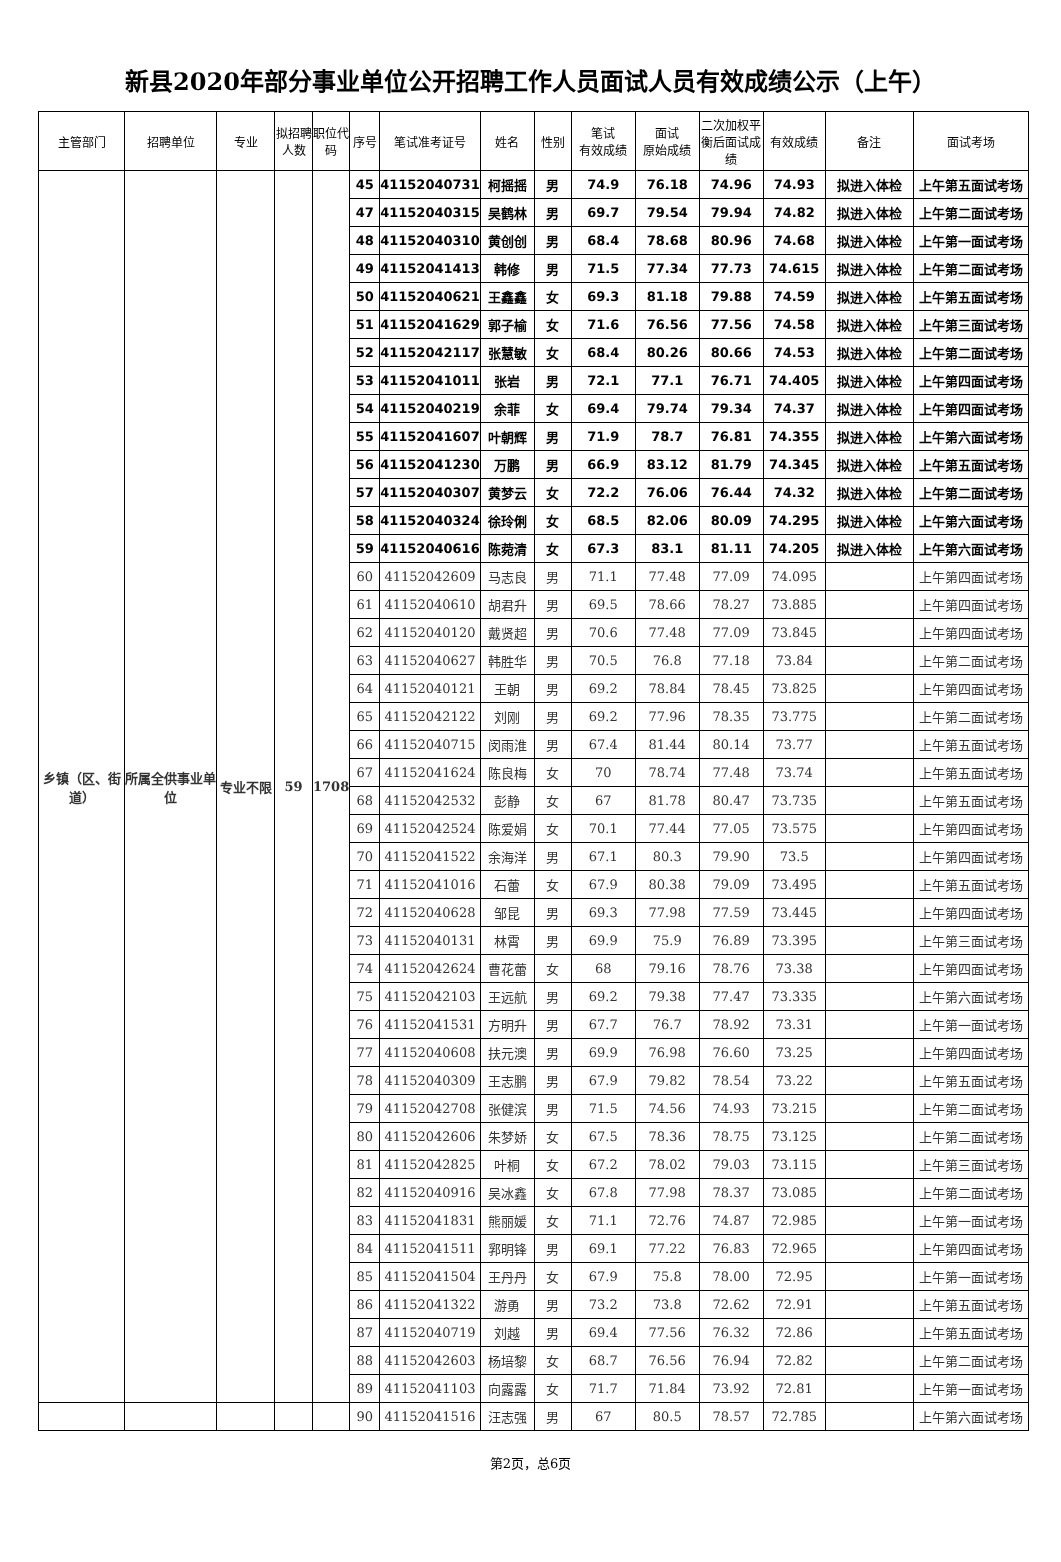新县2020年部分事业单位公开招聘工作人员面试人员有效成绩公示（上午）
| 主管部门 | 招聘单位 | 专业 | 拟招聘人数 | 职位代码 | 序号 | 笔试准考证号 | 姓名 | 性别 | 笔试 有效成绩 | 面试 原始成绩 | 二次加权平衡后面试成绩 | 有效成绩 | 备注 | 面试考场 |
| --- | --- | --- | --- | --- | --- | --- | --- | --- | --- | --- | --- | --- | --- | --- |
| 乡镇（区、街道） | 所属全供事业单位 | 专业不限 | 59 | 1708 | 45 | 41152040731 | 柯摇摇 | 男 | 74.9 | 76.18 | 74.96 | 74.93 | 拟进入体检 | 上午第五面试考场 |
| | | | | | 47 | 41152040315 | 吴鹤林 | 男 | 69.7 | 79.54 | 79.94 | 74.82 | 拟进入体检 | 上午第二面试考场 |
| | | | | | 48 | 41152040310 | 黄创创 | 男 | 68.4 | 78.68 | 80.96 | 74.68 | 拟进入体检 | 上午第一面试考场 |
| | | | | | 49 | 41152041413 | 韩修 | 男 | 71.5 | 77.34 | 77.73 | 74.615 | 拟进入体检 | 上午第二面试考场 |
| | | | | | 50 | 41152040621 | 王鑫鑫 | 女 | 69.3 | 81.18 | 79.88 | 74.59 | 拟进入体检 | 上午第五面试考场 |
| | | | | | 51 | 41152041629 | 郭子榆 | 女 | 71.6 | 76.56 | 77.56 | 74.58 | 拟进入体检 | 上午第三面试考场 |
| | | | | | 52 | 41152042117 | 张慧敏 | 女 | 68.4 | 80.26 | 80.66 | 74.53 | 拟进入体检 | 上午第二面试考场 |
| | | | | | 53 | 41152041011 | 张岩 | 男 | 72.1 | 77.1 | 76.71 | 74.405 | 拟进入体检 | 上午第四面试考场 |
| | | | | | 54 | 41152040219 | 余菲 | 女 | 69.4 | 79.74 | 79.34 | 74.37 | 拟进入体检 | 上午第四面试考场 |
| | | | | | 55 | 41152041607 | 叶朝辉 | 男 | 71.9 | 78.7 | 76.81 | 74.355 | 拟进入体检 | 上午第六面试考场 |
| | | | | | 56 | 41152041230 | 万鹏 | 男 | 66.9 | 83.12 | 81.79 | 74.345 | 拟进入体检 | 上午第五面试考场 |
| | | | | | 57 | 41152040307 | 黄梦云 | 女 | 72.2 | 76.06 | 76.44 | 74.32 | 拟进入体检 | 上午第二面试考场 |
| | | | | | 58 | 41152040324 | 徐玲俐 | 女 | 68.5 | 82.06 | 80.09 | 74.295 | 拟进入体检 | 上午第六面试考场 |
| | | | | | 59 | 41152040616 | 陈菀清 | 女 | 67.3 | 83.1 | 81.11 | 74.205 | 拟进入体检 | 上午第六面试考场 |
| | | | | | 60 | 41152042609 | 马志良 | 男 | 71.1 | 77.48 | 77.09 | 74.095 | | 上午第四面试考场 |
| | | | | | 61 | 41152040610 | 胡君升 | 男 | 69.5 | 78.66 | 78.27 | 73.885 | | 上午第四面试考场 |
| | | | | | 62 | 41152040120 | 戴贤超 | 男 | 70.6 | 77.48 | 77.09 | 73.845 | | 上午第四面试考场 |
| | | | | | 63 | 41152040627 | 韩胜华 | 男 | 70.5 | 76.8 | 77.18 | 73.84 | | 上午第二面试考场 |
| | | | | | 64 | 41152040121 | 王朝 | 男 | 69.2 | 78.84 | 78.45 | 73.825 | | 上午第四面试考场 |
| | | | | | 65 | 41152042122 | 刘刚 | 男 | 69.2 | 77.96 | 78.35 | 73.775 | | 上午第二面试考场 |
| | | | | | 66 | 41152040715 | 闵雨淮 | 男 | 67.4 | 81.44 | 80.14 | 73.77 | | 上午第五面试考场 |
| | | | | | 67 | 41152041624 | 陈良梅 | 女 | 70 | 78.74 | 77.48 | 73.74 | | 上午第五面试考场 |
| | | | | | 68 | 41152042532 | 彭静 | 女 | 67 | 81.78 | 80.47 | 73.735 | | 上午第五面试考场 |
| | | | | | 69 | 41152042524 | 陈爱娟 | 女 | 70.1 | 77.44 | 77.05 | 73.575 | | 上午第四面试考场 |
| | | | | | 70 | 41152041522 | 余海洋 | 男 | 67.1 | 80.3 | 79.90 | 73.5 | | 上午第四面试考场 |
| | | | | | 71 | 41152041016 | 石蕾 | 女 | 67.9 | 80.38 | 79.09 | 73.495 | | 上午第五面试考场 |
| | | | | | 72 | 41152040628 | 邹昆 | 男 | 69.3 | 77.98 | 77.59 | 73.445 | | 上午第四面试考场 |
| | | | | | 73 | 41152040131 | 林霄 | 男 | 69.9 | 75.9 | 76.89 | 73.395 | | 上午第三面试考场 |
| | | | | | 74 | 41152042624 | 曹花蕾 | 女 | 68 | 79.16 | 78.76 | 73.38 | | 上午第四面试考场 |
| | | | | | 75 | 41152042103 | 王远航 | 男 | 69.2 | 79.38 | 77.47 | 73.335 | | 上午第六面试考场 |
| | | | | | 76 | 41152041531 | 方明升 | 男 | 67.7 | 76.7 | 78.92 | 73.31 | | 上午第一面试考场 |
| | | | | | 77 | 41152040608 | 扶元澳 | 男 | 69.9 | 76.98 | 76.60 | 73.25 | | 上午第四面试考场 |
| | | | | | 78 | 41152040309 | 王志鹏 | 男 | 67.9 | 79.82 | 78.54 | 73.22 | | 上午第五面试考场 |
| | | | | | 79 | 41152042708 | 张健滨 | 男 | 71.5 | 74.56 | 74.93 | 73.215 | | 上午第二面试考场 |
| | | | | | 80 | 41152042606 | 朱梦娇 | 女 | 67.5 | 78.36 | 78.75 | 73.125 | | 上午第二面试考场 |
| | | | | | 81 | 41152042825 | 叶桐 | 女 | 67.2 | 78.02 | 79.03 | 73.115 | | 上午第三面试考场 |
| | | | | | 82 | 41152040916 | 吴冰鑫 | 女 | 67.8 | 77.98 | 78.37 | 73.085 | | 上午第二面试考场 |
| | | | | | 83 | 41152041831 | 熊丽媛 | 女 | 71.1 | 72.76 | 74.87 | 72.985 | | 上午第一面试考场 |
| | | | | | 84 | 41152041511 | 郛明锋 | 男 | 69.1 | 77.22 | 76.83 | 72.965 | | 上午第四面试考场 |
| | | | | | 85 | 41152041504 | 王丹丹 | 女 | 67.9 | 75.8 | 78.00 | 72.95 | | 上午第一面试考场 |
| | | | | | 86 | 41152041322 | 游勇 | 男 | 73.2 | 73.8 | 72.62 | 72.91 | | 上午第五面试考场 |
| | | | | | 87 | 41152040719 | 刘越 | 男 | 69.4 | 77.56 | 76.32 | 72.86 | | 上午第五面试考场 |
| | | | | | 88 | 41152042603 | 杨培黎 | 女 | 68.7 | 76.56 | 76.94 | 72.82 | | 上午第二面试考场 |
| | | | | | 89 | 41152041103 | 向露露 | 女 | 71.7 | 71.84 | 73.92 | 72.81 | | 上午第一面试考场 |
| | | | | | 90 | 41152041516 | 汪志强 | 男 | 67 | 80.5 | 78.57 | 72.785 | | 上午第六面试考场 |
第2页，总6页